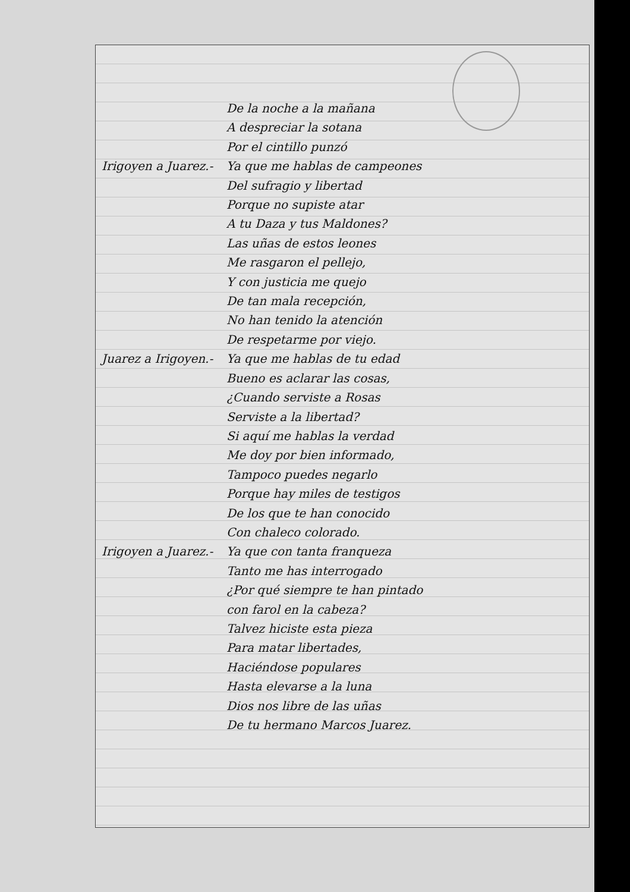De la noche a la mañana
A despreciar la sotana
Por el cintillo punzó
Irigoyen a Juarez.- Ya que me hablas de campeones
Del sufragio y libertad
Porque no supiste atar
A tu Daza y tus Maldones?
Las uñas de estos leones
Me rasgaron el pellejo,
Y con justicia me quejo
De tan mala recepción,
No han tenido la atención
De respetarme por viejo.
Juarez a Irigoyen.- Ya que me hablas de tu edad
Bueno es aclarar las cosas,
¿Cuando serviste a Rosas
Serviste a la libertad?
Si aquí me hablas la verdad
Me doy por bien informado,
Tampoco puedes negarlo
Porque hay miles de testigos
De los que te han conocido
Con chaleco colorado.
Irigoyen a Juarez.- Ya que con tanta franqueza
Tanto me has interrogado
¿Por qué siempre te han pintado
con farol en la cabeza?
Talvez hiciste esta pieza
Para matar libertades,
Haciéndose populares
Hasta elevarse a la luna
Dios nos libre de las uñas
De tu hermano Marcos Juarez.